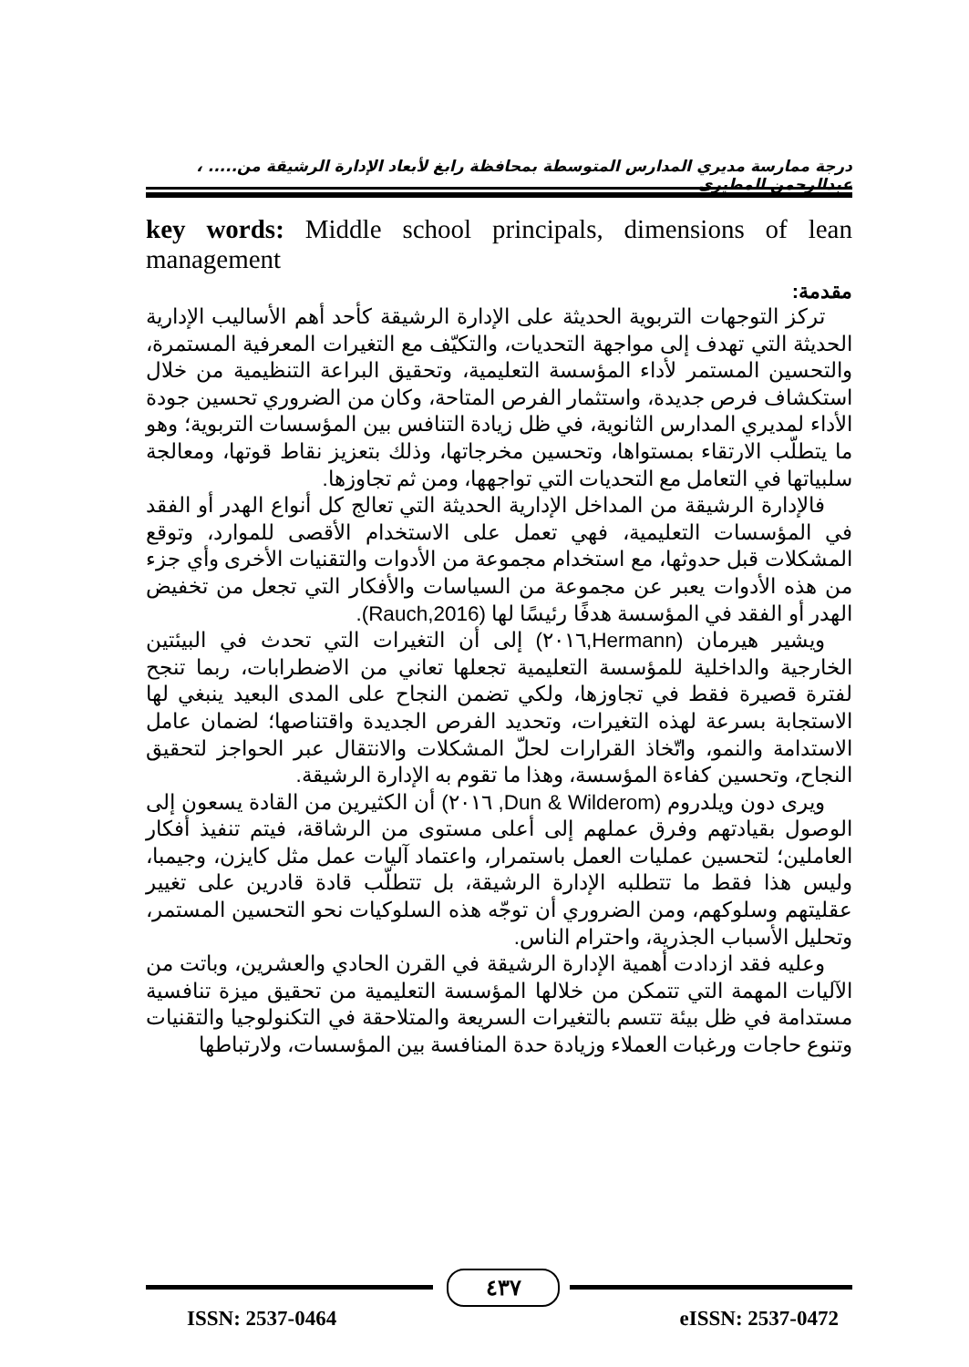درجة ممارسة مديري المدارس المتوسطة بمحافظة رابغ لأبعاد الإدارة الرشيقة من..... ، عبدالرحمن المطيري
key words: Middle school principals, dimensions of lean management
مقدمة:
تركز التوجهات التربوية الحديثة على الإدارة الرشيقة كأحد أهم الأساليب الإدارية الحديثة التي تهدف إلى مواجهة التحديات، والتكيّف مع التغيرات المعرفية المستمرة، والتحسين المستمر لأداء المؤسسة التعليمية، وتحقيق البراعة التنظيمية من خلال استكشاف فرص جديدة، واستثمار الفرص المتاحة، وكان من الضروري تحسين جودة الأداء لمديري المدارس الثانوية، في ظل زيادة التنافس بين المؤسسات التربوية؛ وهو ما يتطلّب الارتقاء بمستواها، وتحسين مخرجاتها، وذلك بتعزيز نقاط قوتها، ومعالجة سلبياتها في التعامل مع التحديات التي تواجهها، ومن ثم تجاوزها.
فالإدارة الرشيقة من المداخل الإدارية الحديثة التي تعالج كل أنواع الهدر أو الفقد في المؤسسات التعليمية، فهي تعمل على الاستخدام الأقصى للموارد، وتوقع المشكلات قبل حدوثها، مع استخدام مجموعة من الأدوات والتقنيات الأخرى وأي جزء من هذه الأدوات يعبر عن مجموعة من السياسات والأفكار التي تجعل من تخفيض الهدر أو الفقد في المؤسسة هدفًا رئيسًا لها (Rauch,2016).
ويشير هيرمان (Hermann,٢٠١٦) إلى أن التغيرات التي تحدث في البيئتين الخارجية والداخلية للمؤسسة التعليمية تجعلها تعاني من الاضطرابات، ربما تنجح لفترة قصيرة فقط في تجاوزها، ولكي تضمن النجاح على المدى البعيد ينبغي لها الاستجابة بسرعة لهذه التغيرات، وتحديد الفرص الجديدة واقتناصها؛ لضمان عامل الاستدامة والنمو، واتّخاذ القرارات لحلّ المشكلات والانتقال عبر الحواجز لتحقيق النجاح، وتحسين كفاءة المؤسسة، وهذا ما تقوم به الإدارة الرشيقة.
ويرى دون ويلدروم (Dun & Wilderom, ٢٠١٦) أن الكثيرين من القادة يسعون إلى الوصول بقيادتهم وفرق عملهم إلى أعلى مستوى من الرشاقة، فيتم تنفيذ أفكار العاملين؛ لتحسين عمليات العمل باستمرار، واعتماد آليات عمل مثل كايزن، وجيمبا، وليس هذا فقط ما تتطلبه الإدارة الرشيقة، بل تتطلّب قادة قادرين على تغيير عقليتهم وسلوكهم، ومن الضروري أن توجّه هذه السلوكيات نحو التحسين المستمر، وتحليل الأسباب الجذرية، واحترام الناس.
وعليه فقد ازدادت أهمية الإدارة الرشيقة في القرن الحادي والعشرين، وباتت من الآليات المهمة التي تتمكن من خلالها المؤسسة التعليمية من تحقيق ميزة تنافسية مستدامة في ظل بيئة تتسم بالتغيرات السريعة والمتلاحقة في التكنولوجيا والتقنيات وتنوع حاجات ورغبات العملاء وزيادة حدة المنافسة بين المؤسسات، ولارتباطها
٤٣٧
ISSN: 2537-0464 eISSN: 2537-0472